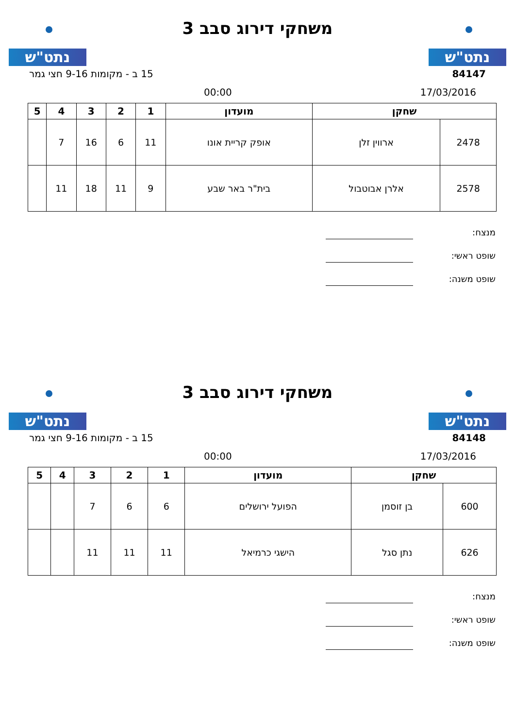נתט"ש
משחקי דירוג סבב 3
נתט"ש
84147 15 ב - מקומות 9-16 חצי גמר
17/03/2016 00:00
| שחקן | | מועדון | 1 | 2 | 3 | 4 | 5 |
| --- | --- | --- | --- | --- | --- | --- | --- |
| 2478 | ארווין זלן | אופק קריית אונו | 11 | 6 | 16 | 7 | |
| 2578 | אלרן אבוטבול | בית"ר באר שבע | 9 | 11 | 18 | 11 | |
מנצח:
שופט ראשי:
שופט משנה:
נתט"ש
משחקי דירוג סבב 3
נתט"ש
84148 15 ב - מקומות 9-16 חצי גמר
17/03/2016 00:00
| שחקן | | מועדון | 1 | 2 | 3 | 4 | 5 |
| --- | --- | --- | --- | --- | --- | --- | --- |
| 600 | בן זוסמן | הפועל ירושלים | 6 | 6 | 7 | | |
| 626 | נתן סגל | הישגי כרמיאל | 11 | 11 | 11 | | |
מנצח:
שופט ראשי:
שופט משנה: